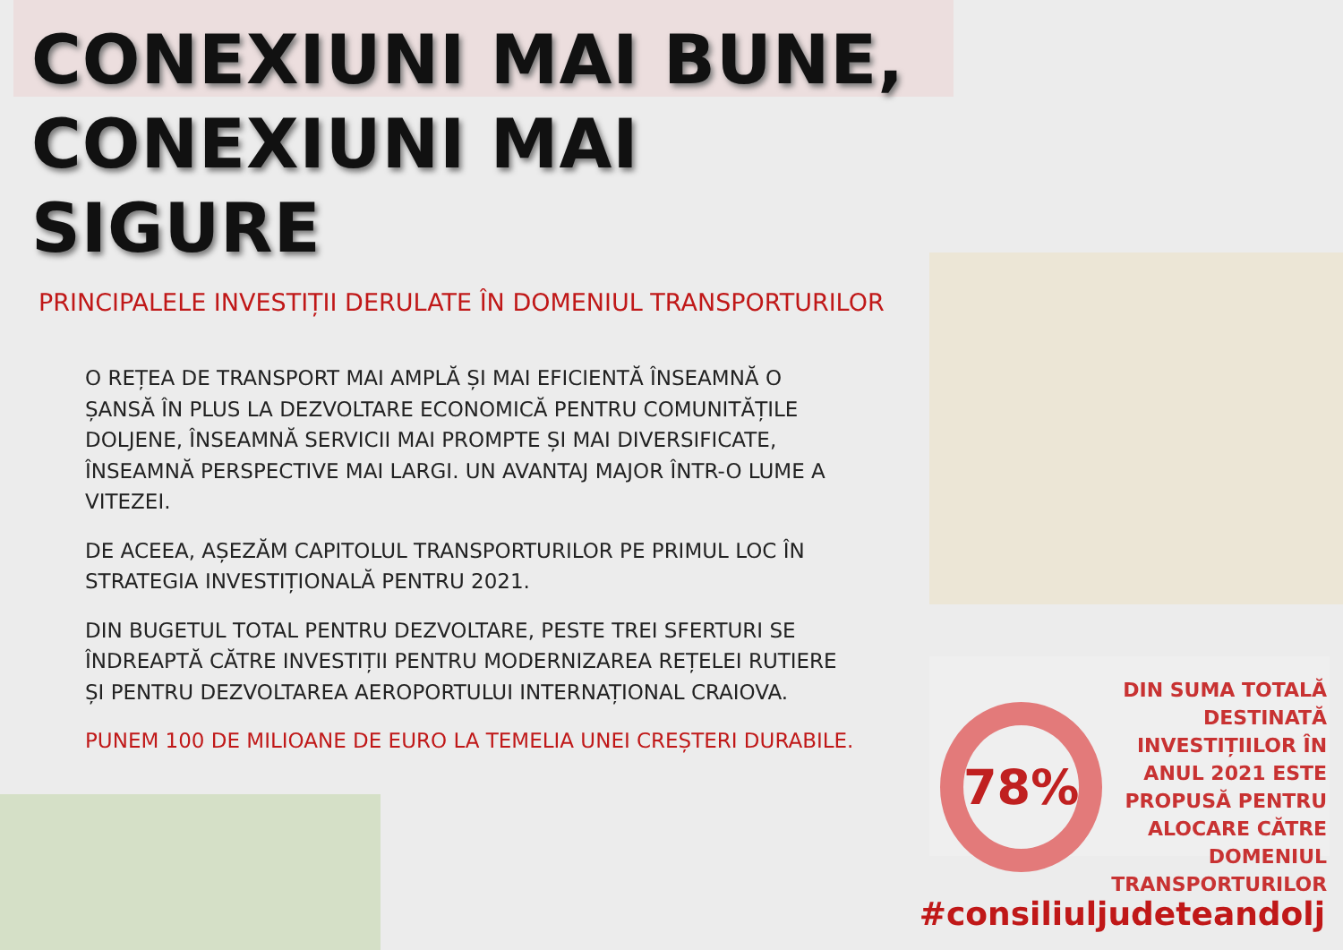CONEXIUNI MAI BUNE,
CONEXIUNI MAI SIGURE
PRINCIPALELE INVESTIȚII DERULATE ÎN DOMENIUL TRANSPORTURILOR
O REȚEA DE TRANSPORT MAI AMPLĂ ȘI MAI EFICIENTĂ ÎNSEAMNĂ O ȘANSĂ ÎN PLUS LA DEZVOLTARE ECONOMICĂ PENTRU COMUNITĂȚILE DOLJENE, ÎNSEAMNĂ SERVICII MAI PROMPTE ȘI MAI DIVERSIFICATE, ÎNSEAMNĂ PERSPECTIVE MAI LARGI. UN AVANTAJ MAJOR ÎNTR-O LUME A VITEZEI.
DE ACEEA, AȘEZĂM CAPITOLUL TRANSPORTURILOR PE PRIMUL LOC ÎN STRATEGIA INVESTIȚIONALĂ PENTRU 2021.
DIN BUGETUL TOTAL PENTRU DEZVOLTARE, PESTE TREI SFERTURI SE ÎNDREAPTĂ CĂTRE INVESTIȚII PENTRU MODERNIZAREA REȚELEI RUTIERE ȘI PENTRU DEZVOLTAREA AEROPORTULUI INTERNAȚIONAL CRAIOVA.
PUNEM 100 DE MILIOANE DE EURO LA TEMELIA UNEI CREȘTERI DURABILE.
78%
DIN SUMA TOTALĂ DESTINATĂ INVESTIȚIILOR ÎN ANUL 2021 ESTE PROPUSĂ PENTRU ALOCARE CĂTRE DOMENIUL TRANSPORTURILOR
#consiliuljudeteandolj